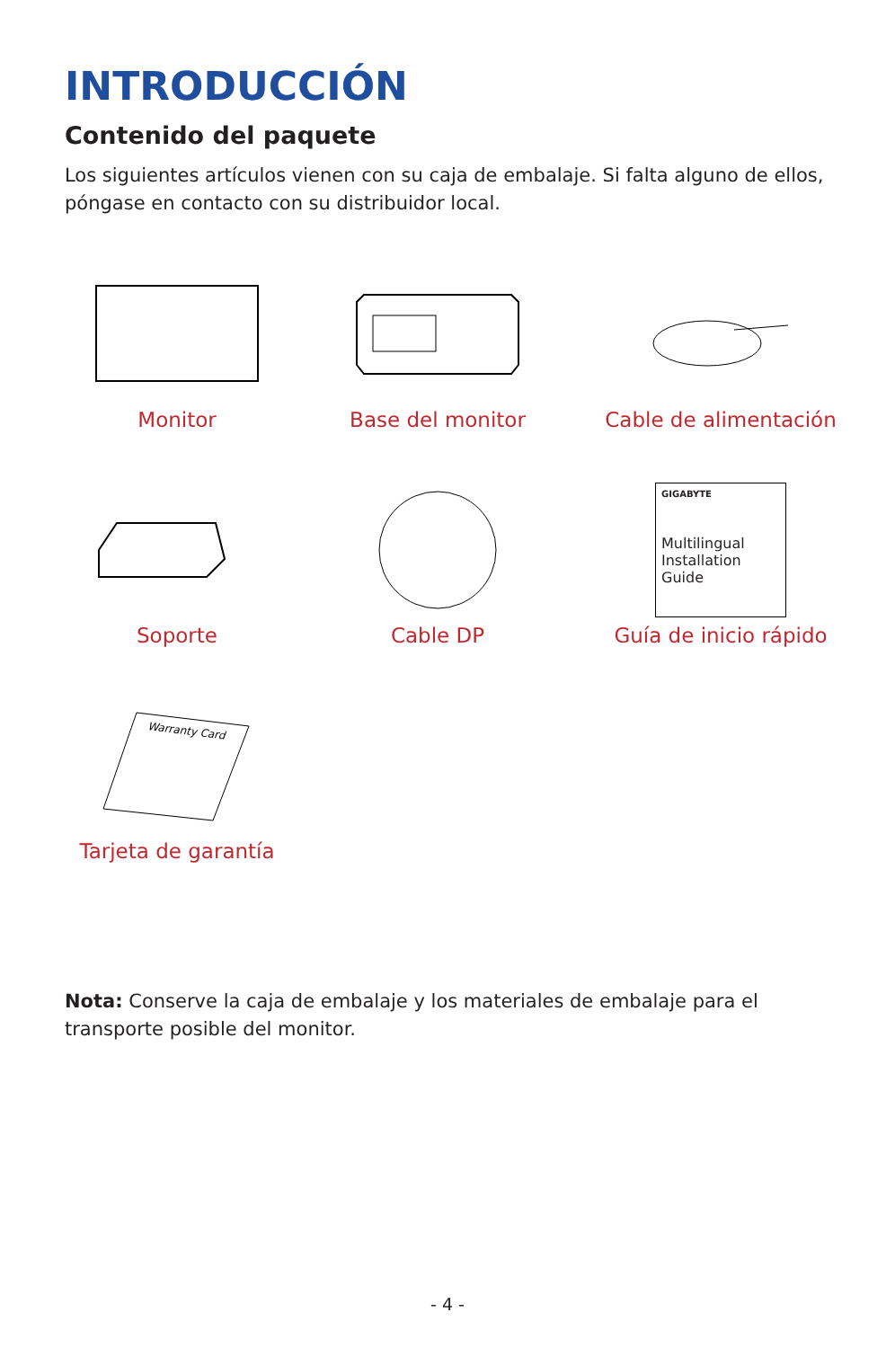INTRODUCCIÓN
Contenido del paquete
Los siguientes artículos vienen con su caja de embalaje. Si falta alguno de ellos, póngase en contacto con su distribuidor local.
Monitor
Base del monitor
Cable de alimentación
Soporte
Cable DP
GIGABYTE
Multilingual
Installation
Guide
Guía de inicio rápido
Warranty Card
Tarjeta de garantía
Nota: Conserve la caja de embalaje y los materiales de embalaje para el transporte posible del monitor.
- 4 -